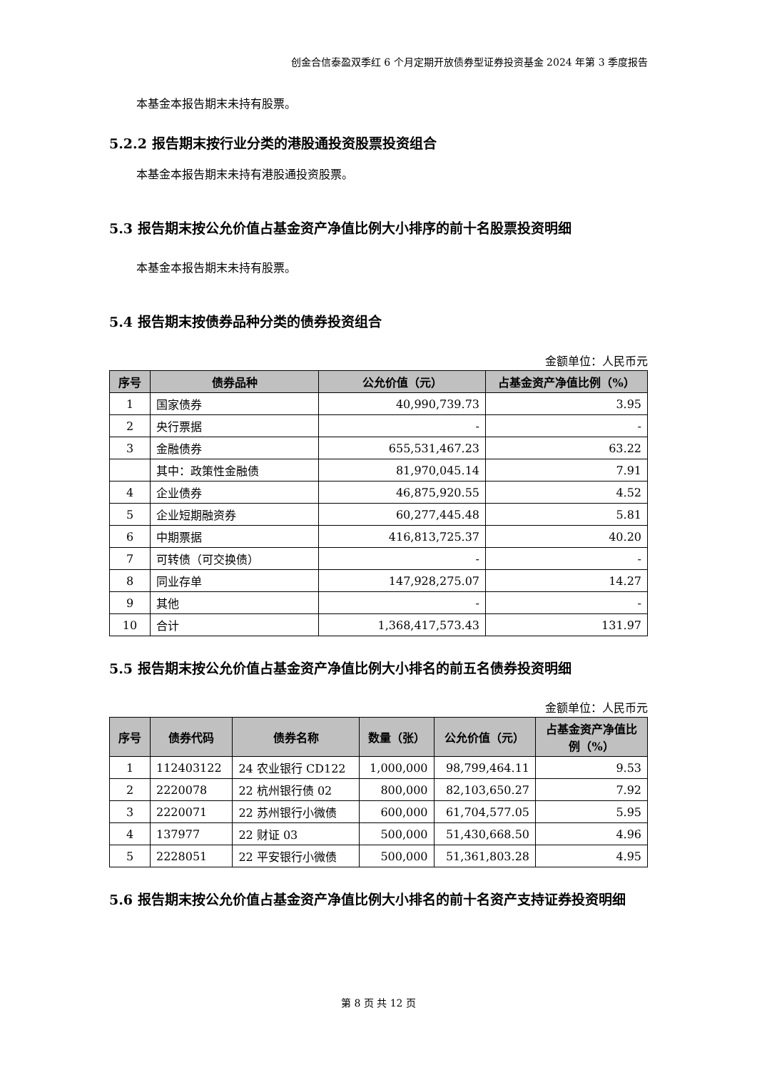创金合信泰盈双季红 6 个月定期开放债券型证券投资基金 2024 年第 3 季度报告
本基金本报告期末未持有股票。
5.2.2 报告期末按行业分类的港股通投资股票投资组合
本基金本报告期末未持有港股通投资股票。
5.3 报告期末按公允价值占基金资产净值比例大小排序的前十名股票投资明细
本基金本报告期末未持有股票。
5.4 报告期末按债券品种分类的债券投资组合
金额单位：人民币元
| 序号 | 债券品种 | 公允价值（元） | 占基金资产净值比例（%） |
| --- | --- | --- | --- |
| 1 | 国家债券 | 40,990,739.73 | 3.95 |
| 2 | 央行票据 | - | - |
| 3 | 金融债券 | 655,531,467.23 | 63.22 |
| | 其中：政策性金融债 | 81,970,045.14 | 7.91 |
| 4 | 企业债券 | 46,875,920.55 | 4.52 |
| 5 | 企业短期融资券 | 60,277,445.48 | 5.81 |
| 6 | 中期票据 | 416,813,725.37 | 40.20 |
| 7 | 可转债（可交换债） | - | - |
| 8 | 同业存单 | 147,928,275.07 | 14.27 |
| 9 | 其他 | - | - |
| 10 | 合计 | 1,368,417,573.43 | 131.97 |
5.5 报告期末按公允价值占基金资产净值比例大小排名的前五名债券投资明细
金额单位：人民币元
| 序号 | 债券代码 | 债券名称 | 数量（张） | 公允价值（元） | 占基金资产净值比例（%） |
| --- | --- | --- | --- | --- | --- |
| 1 | 112403122 | 24 农业银行 CD122 | 1,000,000 | 98,799,464.11 | 9.53 |
| 2 | 2220078 | 22 杭州银行债 02 | 800,000 | 82,103,650.27 | 7.92 |
| 3 | 2220071 | 22 苏州银行小微债 | 600,000 | 61,704,577.05 | 5.95 |
| 4 | 137977 | 22 财证 03 | 500,000 | 51,430,668.50 | 4.96 |
| 5 | 2228051 | 22 平安银行小微债 | 500,000 | 51,361,803.28 | 4.95 |
5.6 报告期末按公允价值占基金资产净值比例大小排名的前十名资产支持证券投资明细
第 8 页 共 12 页